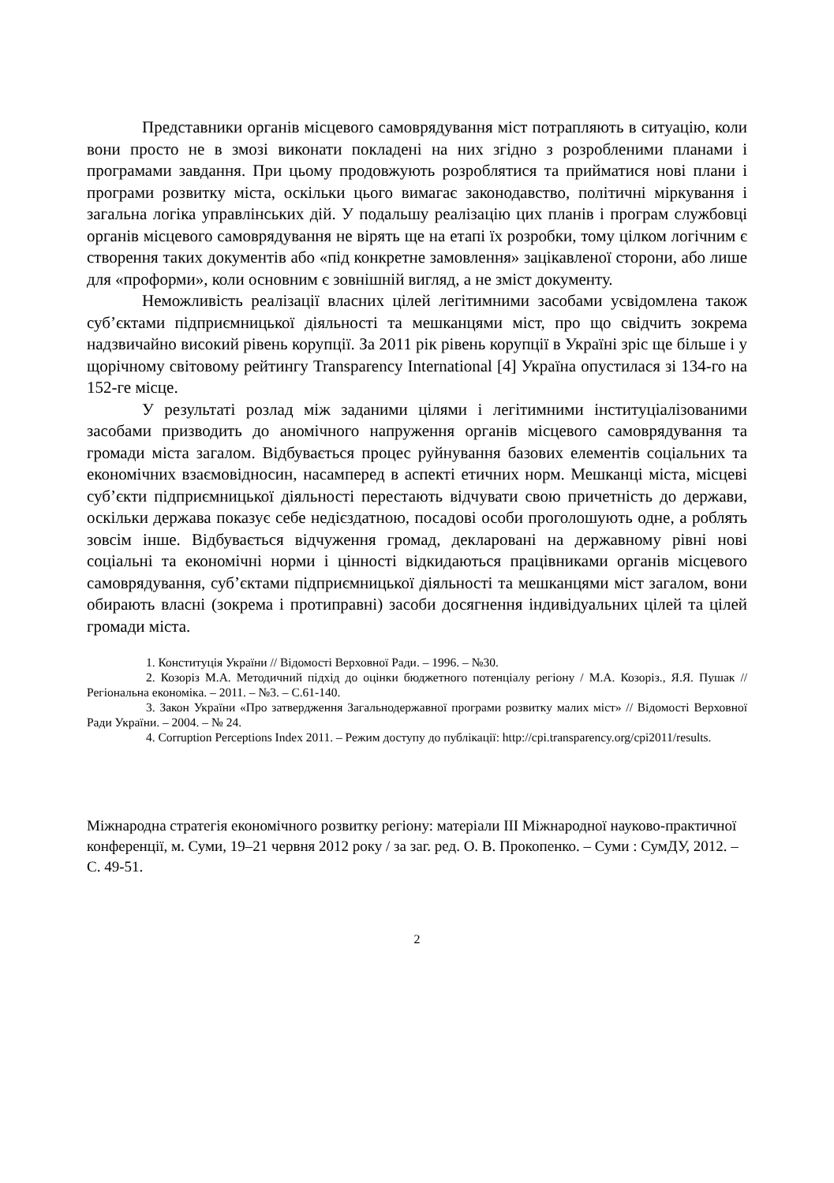Представники органів місцевого самоврядування міст потрапляють в ситуацію, коли вони просто не в змозі виконати покладені на них згідно з розробленими планами і програмами завдання. При цьому продовжують розроблятися та прийматися нові плани і програми розвитку міста, оскільки цього вимагає законодавство, політичні міркування і загальна логіка управлінських дій. У подальшу реалізацію цих планів і програм службовці органів місцевого самоврядування не вірять ще на етапі їх розробки, тому цілком логічним є створення таких документів або «під конкретне замовлення» зацікавленої сторони, або лише для «проформи», коли основним є зовнішній вигляд, а не зміст документу.
Неможливість реалізації власних цілей легітимними засобами усвідомлена також суб’єктами підприємницької діяльності та мешканцями міст, про що свідчить зокрема надзвичайно високий рівень корупції. За 2011 рік рівень корупції в Україні зріс ще більше і у щорічному світовому рейтингу Transparency International [4] Україна опустилася зі 134-го на 152-ге місце.
У результаті розлад між заданими цілями і легітимними інституціалізованими засобами призводить до аномічного напруження органів місцевого самоврядування та громади міста загалом. Відбувається процес руйнування базових елементів соціальних та економічних взаємовідносин, насамперед в аспекті етичних норм. Мешканці міста, місцеві суб’єкти підприємницької діяльності перестають відчувати свою причетність до держави, оскільки держава показує себе недієздатною, посадові особи проголошують одне, а роблять зовсім інше. Відбувається відчуження громад, декларовані на державному рівні нові соціальні та економічні норми і цінності відкидаються працівниками органів місцевого самоврядування, суб’єктами підприємницької діяльності та мешканцями міст загалом, вони обирають власні (зокрема і протиправні) засоби досягнення індивідуальних цілей та цілей громади міста.
1. Конституція України // Відомості Верховної Ради. – 1996. – №30.
2. Козоріз М.А. Методичний підхід до оцінки бюджетного потенціалу регіону / М.А. Козоріз., Я.Я. Пушак // Регіональна економіка. – 2011. – №3. – С.61-140.
3. Закон України «Про затвердження Загальнодержавної програми розвитку малих міст» // Відомості Верховної Ради України. – 2004. – № 24.
4. Corruption Perceptions Index 2011. – Режим доступу до публікації: http://cpi.transparency.org/cpi2011/results.
Міжнародна стратегія економічного розвитку регіону: матеріали ІІІ Міжнародної науково-практичної конференції, м. Суми, 19–21 червня 2012 року / за заг. ред. О. В. Прокопенко. – Суми : СумДУ, 2012. – С. 49-51.
2